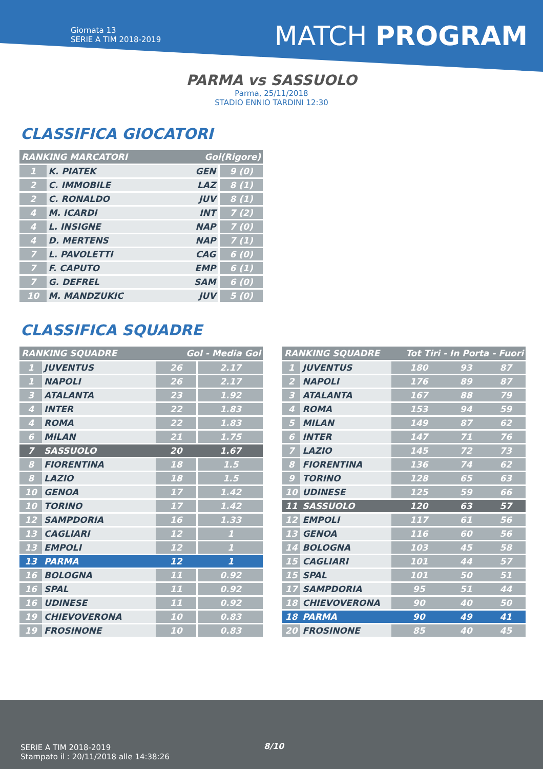Giornata 13
SERIE A TIM 2018-2019
MATCH PROGRAM
PARMA vs SASSUOLO
Parma, 25/11/2018
STADIO ENNIO TARDINI 12:30
CLASSIFICA GIOCATORI
| RANKING MARCATORI | | Gol(Rigore) | | |
| --- | --- | --- | --- | --- |
| 1 | K. PIATEK | GEN | | 9 (0) |
| 2 | C. IMMOBILE | LAZ | | 8 (1) |
| 2 | C. RONALDO | JUV | | 8 (1) |
| 4 | M. ICARDI | INT | | 7 (2) |
| 4 | L. INSIGNE | NAP | | 7 (0) |
| 4 | D. MERTENS | NAP | | 7 (1) |
| 7 | L. PAVOLETTI | CAG | | 6 (0) |
| 7 | F. CAPUTO | EMP | | 6 (1) |
| 7 | G. DEFREL | SAM | | 6 (0) |
| 10 | M. MANDZUKIC | JUV | | 5 (0) |
CLASSIFICA SQUADRE
| RANKING SQUADRE | | Gol - Media Gol | | |
| --- | --- | --- | --- | --- |
| 1 | JUVENTUS | 26 | | 2.17 |
| 1 | NAPOLI | 26 | | 2.17 |
| 3 | ATALANTA | 23 | | 1.92 |
| 4 | INTER | 22 | | 1.83 |
| 4 | ROMA | 22 | | 1.83 |
| 6 | MILAN | 21 | | 1.75 |
| 7 | SASSUOLO | 20 | | 1.67 |
| 8 | FIORENTINA | 18 | | 1.5 |
| 8 | LAZIO | 18 | | 1.5 |
| 10 | GENOA | 17 | | 1.42 |
| 10 | TORINO | 17 | | 1.42 |
| 12 | SAMPDORIA | 16 | | 1.33 |
| 13 | CAGLIARI | 12 | | 1 |
| 13 | EMPOLI | 12 | | 1 |
| 13 | PARMA | 12 | | 1 |
| 16 | BOLOGNA | 11 | | 0.92 |
| 16 | SPAL | 11 | | 0.92 |
| 16 | UDINESE | 11 | | 0.92 |
| 19 | CHIEVOVERONA | 10 | | 0.83 |
| 19 | FROSINONE | 10 | | 0.83 |
| RANKING SQUADRE | | Tot Tiri - In Porta - Fuori | | |
| --- | --- | --- | --- | --- |
| 1 | JUVENTUS | 180 | 93 | 87 |
| 2 | NAPOLI | 176 | 89 | 87 |
| 3 | ATALANTA | 167 | 88 | 79 |
| 4 | ROMA | 153 | 94 | 59 |
| 5 | MILAN | 149 | 87 | 62 |
| 6 | INTER | 147 | 71 | 76 |
| 7 | LAZIO | 145 | 72 | 73 |
| 8 | FIORENTINA | 136 | 74 | 62 |
| 9 | TORINO | 128 | 65 | 63 |
| 10 | UDINESE | 125 | 59 | 66 |
| 11 | SASSUOLO | 120 | 63 | 57 |
| 12 | EMPOLI | 117 | 61 | 56 |
| 13 | GENOA | 116 | 60 | 56 |
| 14 | BOLOGNA | 103 | 45 | 58 |
| 15 | CAGLIARI | 101 | 44 | 57 |
| 15 | SPAL | 101 | 50 | 51 |
| 17 | SAMPDORIA | 95 | 51 | 44 |
| 18 | CHIEVOVERONA | 90 | 40 | 50 |
| 18 | PARMA | 90 | 49 | 41 |
| 20 | FROSINONE | 85 | 40 | 45 |
8/10
SERIE A TIM 2018-2019
Stampato il : 20/11/2018 alle 14:38:26